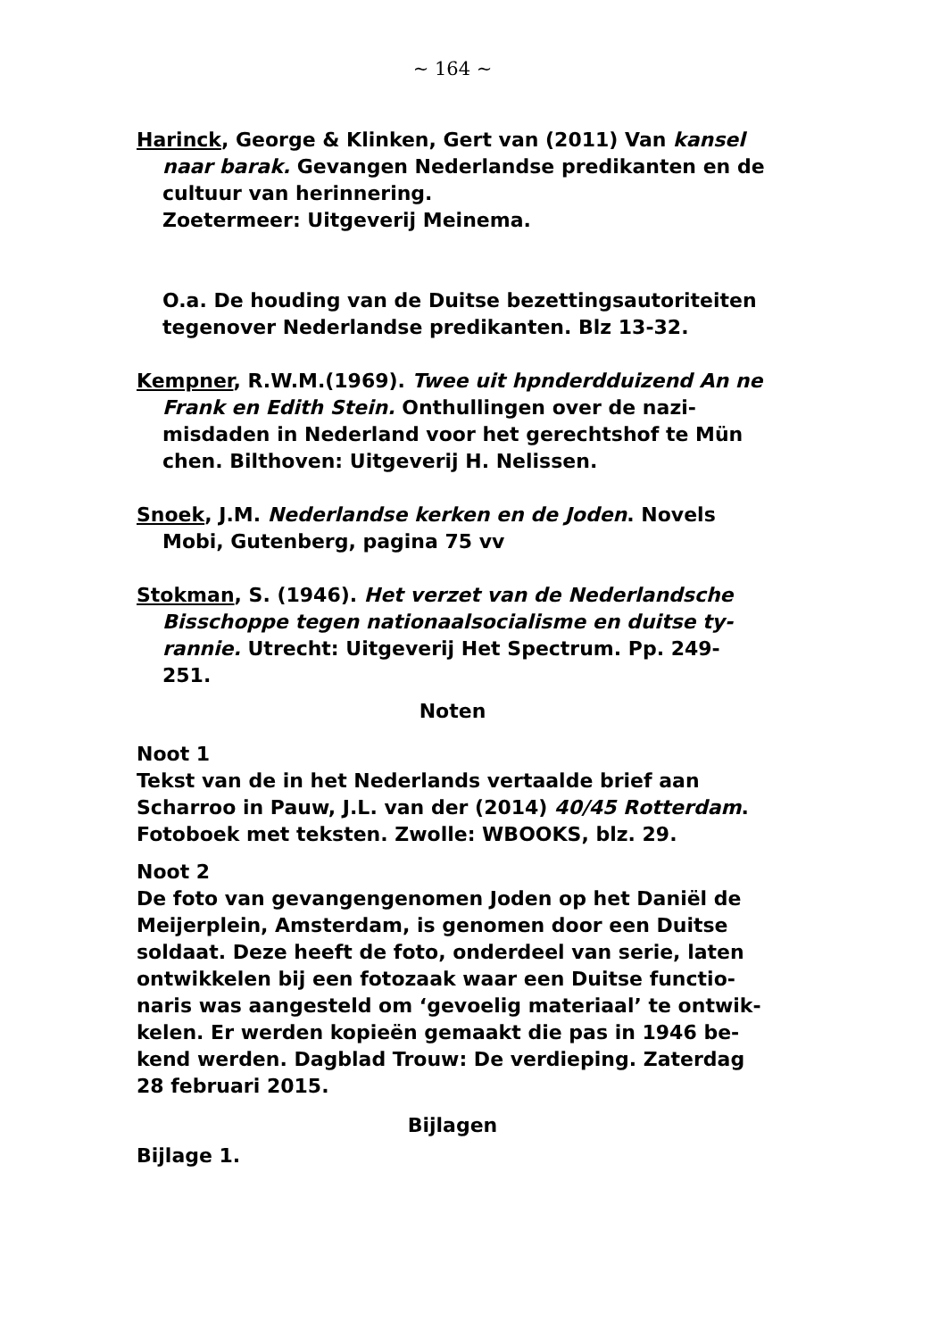~ 164 ~
Harinck, George & Klinken, Gert van (2011) Van kansel naar barak. Gevangen Nederlandse predikanten en de cultuur van herinnering.
Zoetermeer: Uitgeverij Meinema.
O.a. De houding van de Duitse bezettingsautoriteiten tegenover Nederlandse predikanten. Blz 13-32.
Kempner, R.W.M.(1969). Twee uit hpnderdduizend An ne Frank en Edith Stein. Onthullingen over de nazi-misdaden in Nederland voor het gerechtshof te Mün chen. Bilthoven: Uitgeverij H. Nelissen.
Snoek, J.M. Nederlandse kerken en de Joden. Novels Mobi, Gutenberg, pagina 75 vv
Stokman, S. (1946). Het verzet van de Nederlandsche Bisschoppe tegen nationaalsocialisme en duitse ty-rannie. Utrecht: Uitgeverij Het Spectrum. Pp. 249-251.
Noten
Noot 1
Tekst van de in het Nederlands vertaalde brief aan Scharroo in Pauw, J.L. van der (2014) 40/45 Rotterdam. Fotoboek met teksten. Zwolle: WBOOKS, blz. 29.
Noot 2
De foto van gevangengenomen Joden op het Daniël de Meijerplein, Amsterdam, is genomen door een Duitse soldaat. Deze heeft de foto, onderdeel van serie, laten ontwikkelen bij een fotozaak waar een Duitse functio-naris was aangesteld om ‘gevoelig materiaal’ te ontwik-kelen. Er werden kopieën gemaakt die pas in 1946 be-kend werden. Dagblad Trouw: De verdieping. Zaterdag 28 februari 2015.
Bijlagen
Bijlage 1.